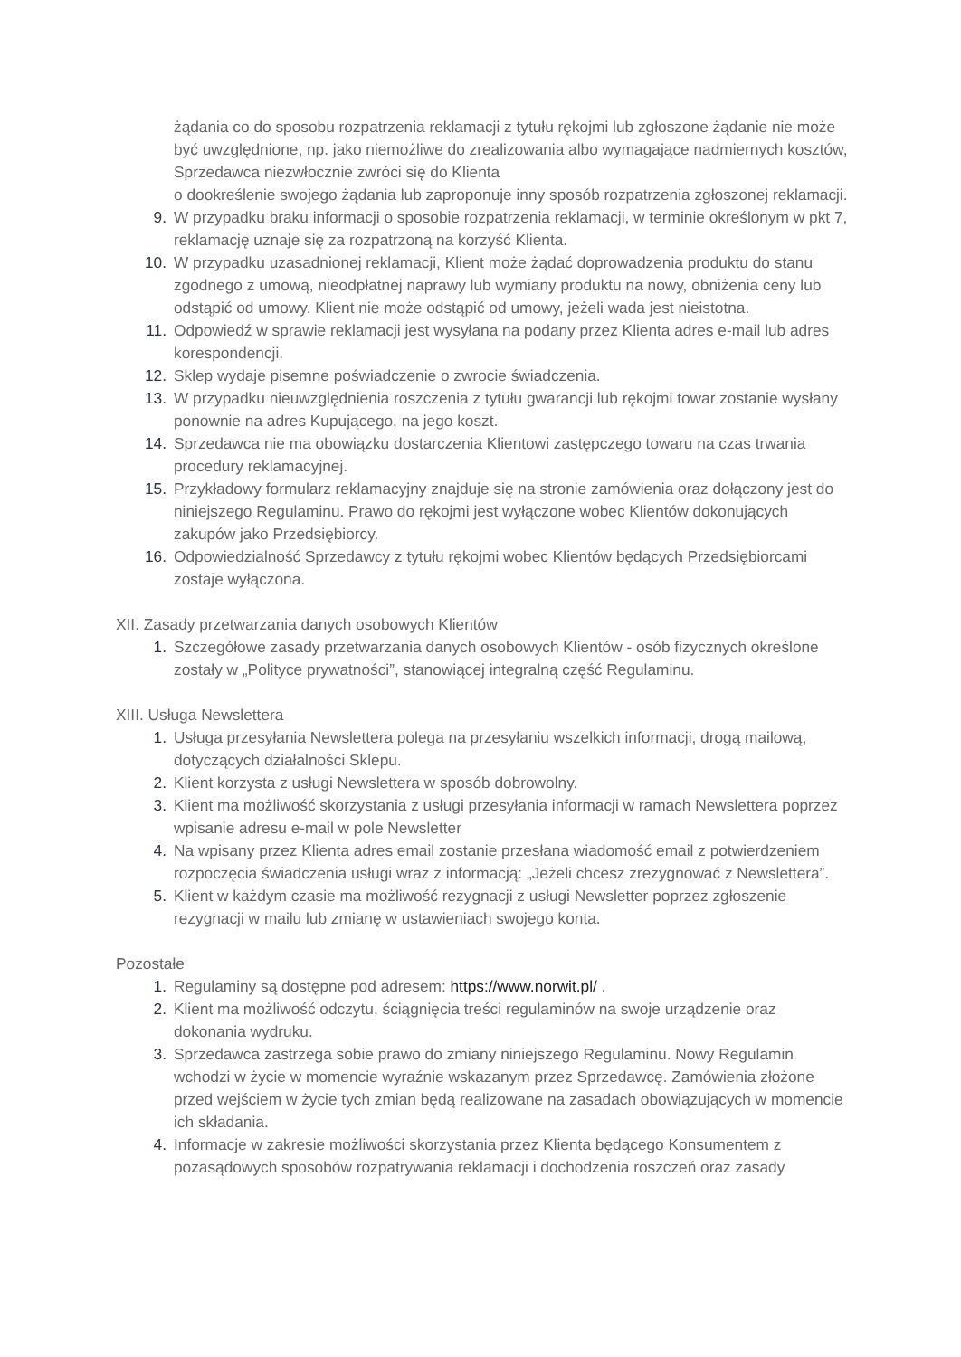żądania co do sposobu rozpatrzenia reklamacji z tytułu rękojmi lub zgłoszone żądanie nie może być uwzględnione, np. jako niemożliwe do zrealizowania albo wymagające nadmiernych kosztów, Sprzedawca niezwłocznie zwróci się do Klienta
o dookreślenie swojego żądania lub zaproponuje inny sposób rozpatrzenia zgłoszonej reklamacji.
9. W przypadku braku informacji o sposobie rozpatrzenia reklamacji, w terminie określonym w pkt 7, reklamację uznaje się za rozpatrzoną na korzyść Klienta.
10. W przypadku uzasadnionej reklamacji, Klient może żądać doprowadzenia produktu do stanu zgodnego z umową, nieodpłatnej naprawy lub wymiany produktu na nowy, obniżenia ceny lub odstąpić od umowy. Klient nie może odstąpić od umowy, jeżeli wada jest nieistotna.
11. Odpowiedź w sprawie reklamacji jest wysyłana na podany przez Klienta adres e-mail lub adres korespondencji.
12. Sklep wydaje pisemne poświadczenie o zwrocie świadczenia.
13. W przypadku nieuwzględnienia roszczenia z tytułu gwarancji lub rękojmi towar zostanie wysłany ponownie na adres Kupującego, na jego koszt.
14. Sprzedawca nie ma obowiązku dostarczenia Klientowi zastępczego towaru na czas trwania procedury reklamacyjnej.
15. Przykładowy formularz reklamacyjny znajduje się na stronie zamówienia oraz dołączony jest do niniejszego Regulaminu. Prawo do rękojmi jest wyłączone wobec Klientów dokonujących zakupów jako Przedsiębiorcy.
16. Odpowiedzialność Sprzedawcy z tytułu rękojmi wobec Klientów będących Przedsiębiorcami zostaje wyłączona.
XII. Zasady przetwarzania danych osobowych Klientów
1. Szczegółowe zasady przetwarzania danych osobowych Klientów - osób fizycznych określone zostały w „Polityce prywatności”, stanowiącej integralną część Regulaminu.
XIII. Usługa Newslettera
1. Usługa przesyłania Newslettera polega na przesyłaniu wszelkich informacji, drogą mailową, dotyczących działalności Sklepu.
2. Klient korzysta z usługi Newslettera w sposób dobrowolny.
3. Klient ma możliwość skorzystania z usługi przesyłania informacji w ramach Newslettera poprzez wpisanie adresu e-mail w pole Newsletter
4. Na wpisany przez Klienta adres email zostanie przesłana wiadomość email z potwierdzeniem rozpoczęcia świadczenia usługi wraz z informacją: „Jeżeli chcesz zrezygnować z Newslettera”.
5. Klient w każdym czasie ma możliwość rezygnacji z usługi Newsletter poprzez zgłoszenie rezygnacji w mailu lub zmianę w ustawieniach swojego konta.
Pozostałe
1. Regulaminy są dostępne pod adresem: https://www.norwit.pl/ .
2. Klient ma możliwość odczytu, ściągnięcia treści regulaminów na swoje urządzenie oraz dokonania wydruku.
3. Sprzedawca zastrzega sobie prawo do zmiany niniejszego Regulaminu. Nowy Regulamin wchodzi w życie w momencie wyraźnie wskazanym przez Sprzedawcę. Zamówienia złożone przed wejściem w życie tych zmian będą realizowane na zasadach obowiązujących w momencie ich składania.
4. Informacje w zakresie możliwości skorzystania przez Klienta będącego Konsumentem z pozasądowych sposobów rozpatrywania reklamacji i dochodzenia roszczeń oraz zasady